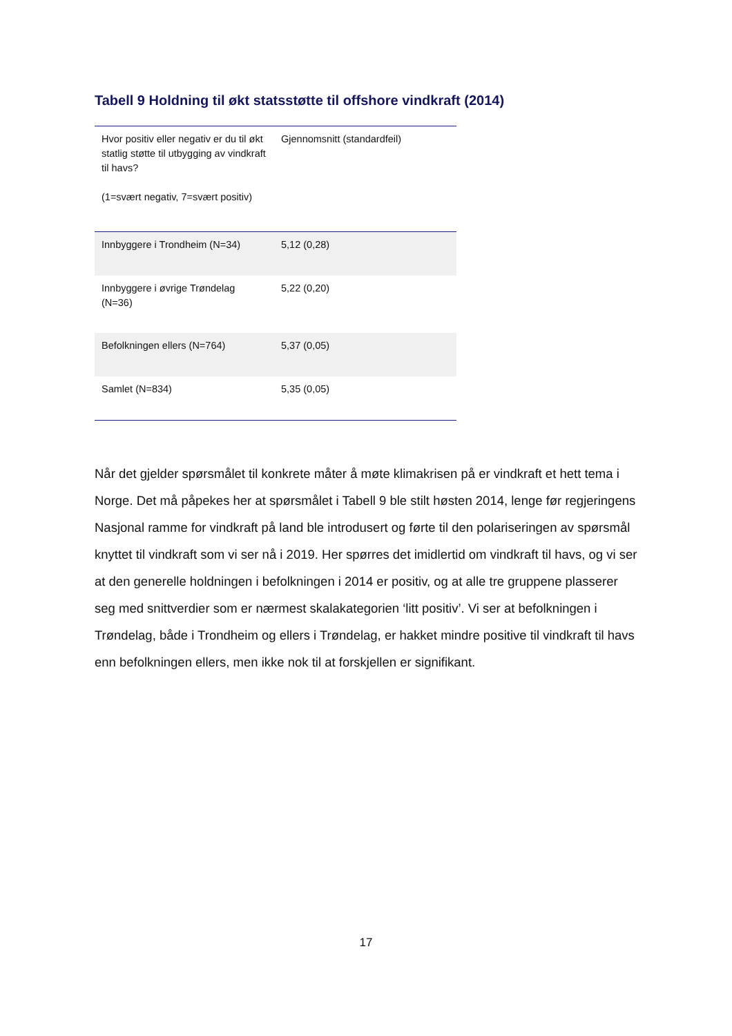Tabell 9 Holdning til økt statsstøtte til offshore vindkraft (2014)
| Hvor positiv eller negativ er du til økt statlig støtte til utbygging av vindkraft til havs? (1=svært negativ, 7=svært positiv) | Gjennomsnitt (standardfeil) |
| --- | --- |
| Innbyggere i Trondheim (N=34) | 5,12 (0,28) |
| Innbyggere i øvrige Trøndelag (N=36) | 5,22 (0,20) |
| Befolkningen ellers (N=764) | 5,37 (0,05) |
| Samlet (N=834) | 5,35 (0,05) |
Når det gjelder spørsmålet til konkrete måter å møte klimakrisen på er vindkraft et hett tema i Norge. Det må påpekes her at spørsmålet i Tabell 9 ble stilt høsten 2014, lenge før regjeringens Nasjonal ramme for vindkraft på land ble introdusert og førte til den polariseringen av spørsmål knyttet til vindkraft som vi ser nå i 2019. Her spørres det imidlertid om vindkraft til havs, og vi ser at den generelle holdningen i befolkningen i 2014 er positiv, og at alle tre gruppene plasserer seg med snittverdier som er nærmest skalakategorien ‘litt positiv’. Vi ser at befolkningen i Trøndelag, både i Trondheim og ellers i Trøndelag, er hakket mindre positive til vindkraft til havs enn befolkningen ellers, men ikke nok til at forskjellen er signifikant.
17